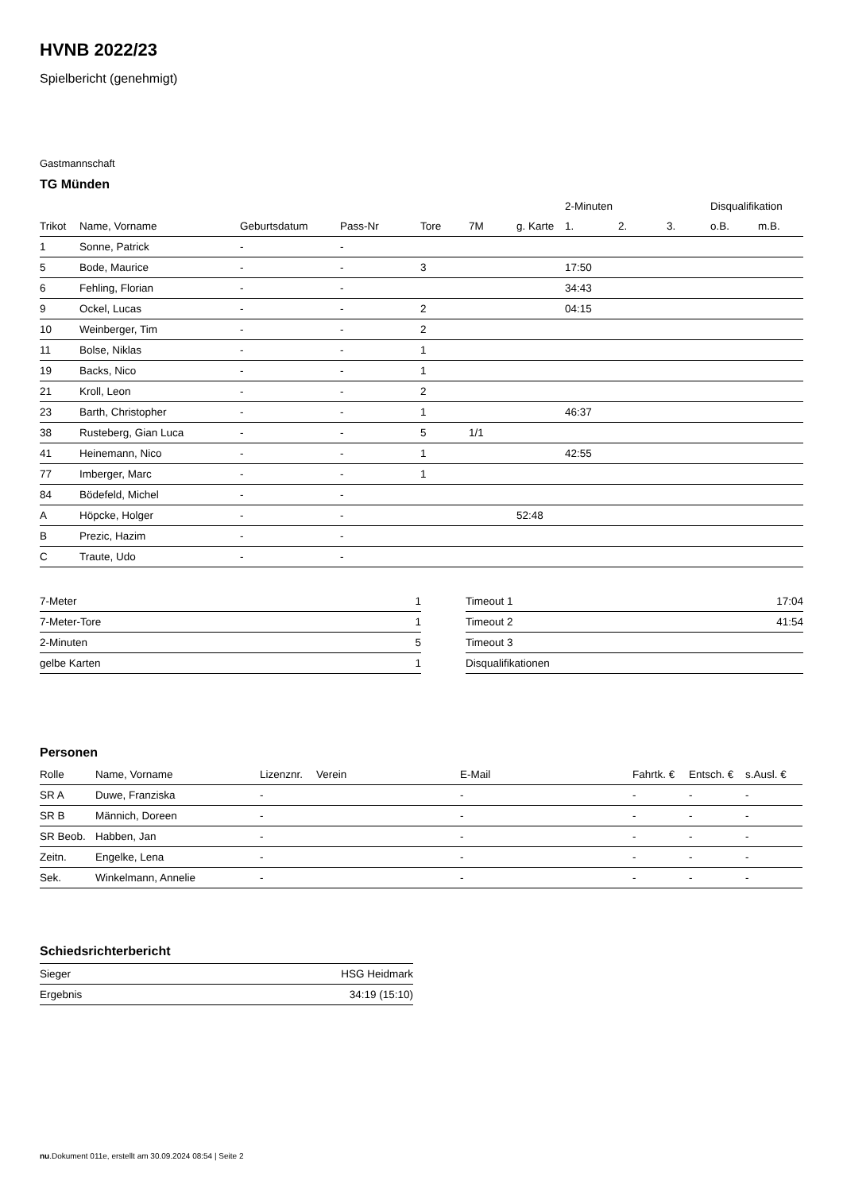HVNB 2022/23
Spielbericht (genehmigt)
Gastmannschaft
TG Münden
| | | | | | | | 2-Minuten | | | Disqualifikation | |
| --- | --- | --- | --- | --- | --- | --- | --- | --- | --- | --- | --- |
| Trikot | Name, Vorname | Geburtsdatum | Pass-Nr | Tore | 7M | g. Karte | 1. | 2. | 3. | o.B. | m.B. |
| 1 | Sonne, Patrick | - | - | | | | | | | | |
| 5 | Bode, Maurice | - | - | 3 | | | 17:50 | | | | |
| 6 | Fehling, Florian | - | - | | | | 34:43 | | | | |
| 9 | Ockel, Lucas | - | - | 2 | | | 04:15 | | | | |
| 10 | Weinberger, Tim | - | - | 2 | | | | | | | |
| 11 | Bolse, Niklas | - | - | 1 | | | | | | | |
| 19 | Backs, Nico | - | - | 1 | | | | | | | |
| 21 | Kroll, Leon | - | - | 2 | | | | | | | |
| 23 | Barth, Christopher | - | - | 1 | | | 46:37 | | | | |
| 38 | Rusteberg, Gian Luca | - | - | 5 | 1/1 | | | | | | |
| 41 | Heinemann, Nico | - | - | 1 | | | 42:55 | | | | |
| 77 | Imberger, Marc | - | - | 1 | | | | | | | |
| 84 | Bödefeld, Michel | - | - | | | | | | | | |
| A | Höpcke, Holger | - | - | | | 52:48 | | | | | |
| B | Prezic, Hazim | - | - | | | | | | | | |
| C | Traute, Udo | - | - | | | | | | | | |
| 7-Meter | 1 |
| 7-Meter-Tore | 1 |
| 2-Minuten | 5 |
| gelbe Karten | 1 |
| Timeout 1 | 17:04 |
| Timeout 2 | 41:54 |
| Timeout 3 | |
| Disqualifikationen | |
Personen
| Rolle | Name, Vorname | Lizenznr. | Verein | E-Mail | Fahrtk. € | Entsch. € | s.Ausl. € |
| --- | --- | --- | --- | --- | --- | --- | --- |
| SR A | Duwe, Franziska | - | | - | - | - | - |
| SR B | Männich, Doreen | - | | - | - | - | - |
| SR Beob. | Habben, Jan | - | | - | - | - | - |
| Zeitn. | Engelke, Lena | - | | - | - | - | - |
| Sek. | Winkelmann, Annelie | - | | - | - | - | - |
Schiedsrichterbericht
| Sieger | HSG Heidmark |
| Ergebnis | 34:19 (15:10) |
nu.Dokument 011e, erstellt am 30.09.2024 08:54 | Seite 2